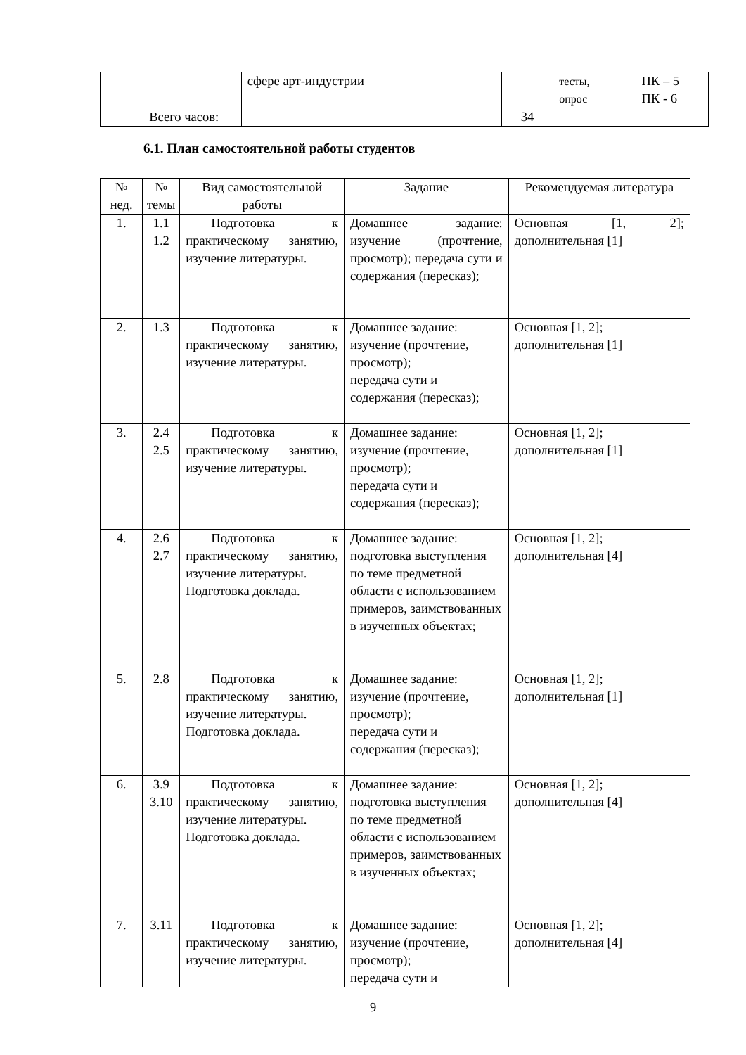| | | сфере арт-индустрии | | тесты, опрос | ПК – 5 ПК - 6 |
| | Всего часов: | | 34 | | |
6.1. План самостоятельной работы студентов
| № нед. | № темы | Вид самостоятельной работы | Задание | Рекомендуемая литература |
| --- | --- | --- | --- | --- |
| 1. | 1.1 1.2 | Подготовка к практическому занятию, изучение литературы. | Домашнее задание: изучение (прочтение, просмотр); передача сути и содержания (пересказ); | Основная [1, 2]; дополнительная [1] |
| 2. | 1.3 | Подготовка к практическому занятию, изучение литературы. | Домашнее задание: изучение (прочтение, просмотр); передача сути и содержания (пересказ); | Основная [1, 2]; дополнительная [1] |
| 3. | 2.4 2.5 | Подготовка к практическому занятию, изучение литературы. | Домашнее задание: изучение (прочтение, просмотр); передача сути и содержания (пересказ); | Основная [1, 2]; дополнительная [1] |
| 4. | 2.6 2.7 | Подготовка к практическому занятию, изучение литературы. Подготовка доклада. | Домашнее задание: подготовка выступления по теме предметной области с использованием примеров, заимствованных в изученных объектах; | Основная [1, 2]; дополнительная [4] |
| 5. | 2.8 | Подготовка к практическому занятию, изучение литературы. Подготовка доклада. | Домашнее задание: изучение (прочтение, просмотр); передача сути и содержания (пересказ); | Основная [1, 2]; дополнительная [1] |
| 6. | 3.9 3.10 | Подготовка к практическому занятию, изучение литературы. Подготовка доклада. | Домашнее задание: подготовка выступления по теме предметной области с использованием примеров, заимствованных в изученных объектах; | Основная [1, 2]; дополнительная [4] |
| 7. | 3.11 | Подготовка к практическому занятию, изучение литературы. | Домашнее задание: изучение (прочтение, просмотр); передача сути и | Основная [1, 2]; дополнительная [4] |
9